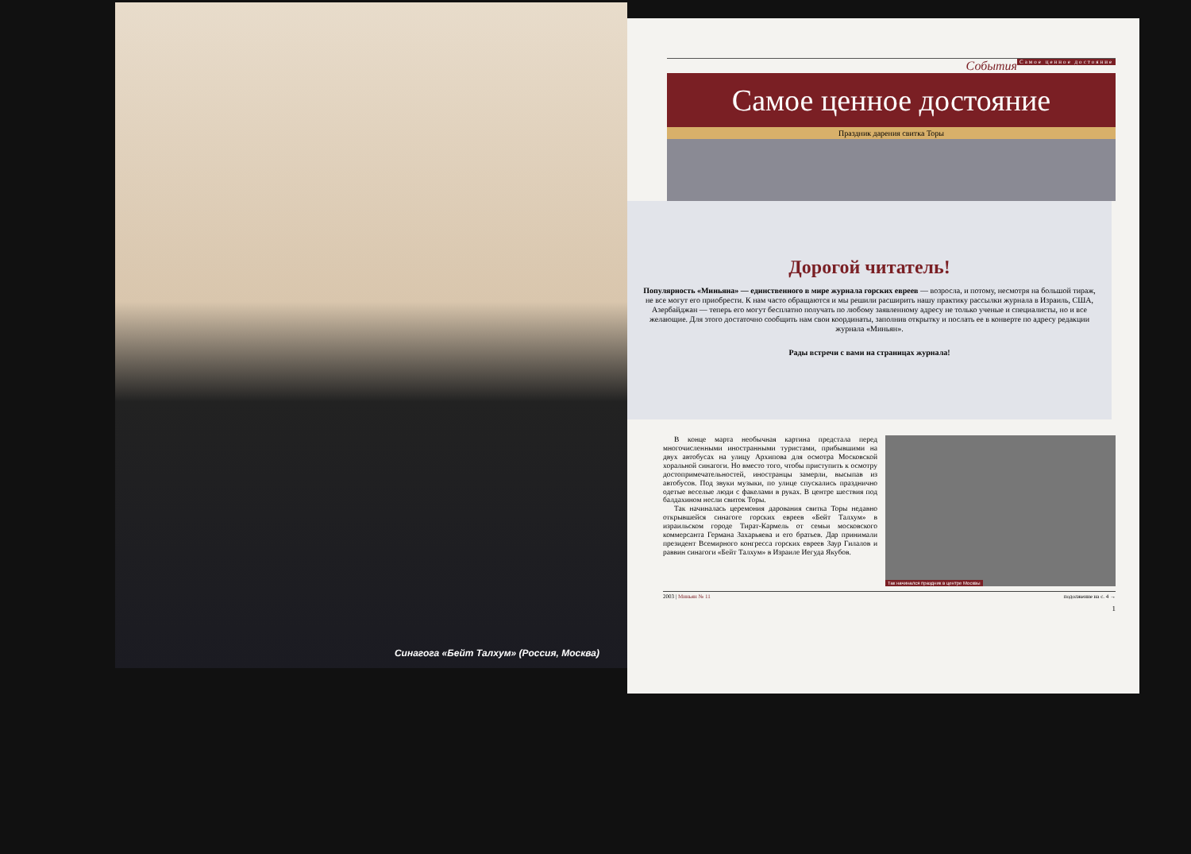Синагога «Бейт Талхум» (Россия, Москва)
События
Самое ценное достояние
Самое ценное достояние
Праздник дарения свитка Торы
Дорогой читатель!
Популярность «Миньяна» — единственного в мире журнала горских евреев — возросла, и потому, несмотря на большой тираж, не все могут его приобрести. К нам часто обращаются и мы решили расширить нашу практику рассылки журнала в Израиль, США, Азербайджан — теперь его могут бесплатно получать по любому заявленному адресу не только ученые и специалисты, но и все желающие. Для этого достаточно сообщить нам свои координаты, заполнив открытку и послать ее в конверте по адресу редакции журнала «Миньян».
Рады встречи с вами на страницах журнала!
В конце марта необычная картина предстала перед многочисленными иностранными туристами, прибывшими на двух автобусах на улицу Архипова для осмотра Московской хоральной синагоги. Но вместо того, чтобы приступить к осмотру достопримечательностей, иностранцы замерли, высыпав из автобусов. Под звуки музыки, по улице спускались празднично одетые веселые люди с факелами в руках. В центре шествия под балдахином несли свиток Торы.
Так начиналась церемония дарования свитка Торы недавно открывшейся синагоге горских евреев «Бейт Талхум» в израильском городе Тират-Кармель от семьи московского коммерсанта Германа Захарьяева и его братьев. Дар принимали президент Всемирного конгресса горских евреев Заур Гилалов и раввин синагоги «Бейт Талхум» в Израиле Иегуда Якубов.
Так начинался праздник в центре Москвы
2003 | Миньян № 11 подолжение на с. 4 →
1